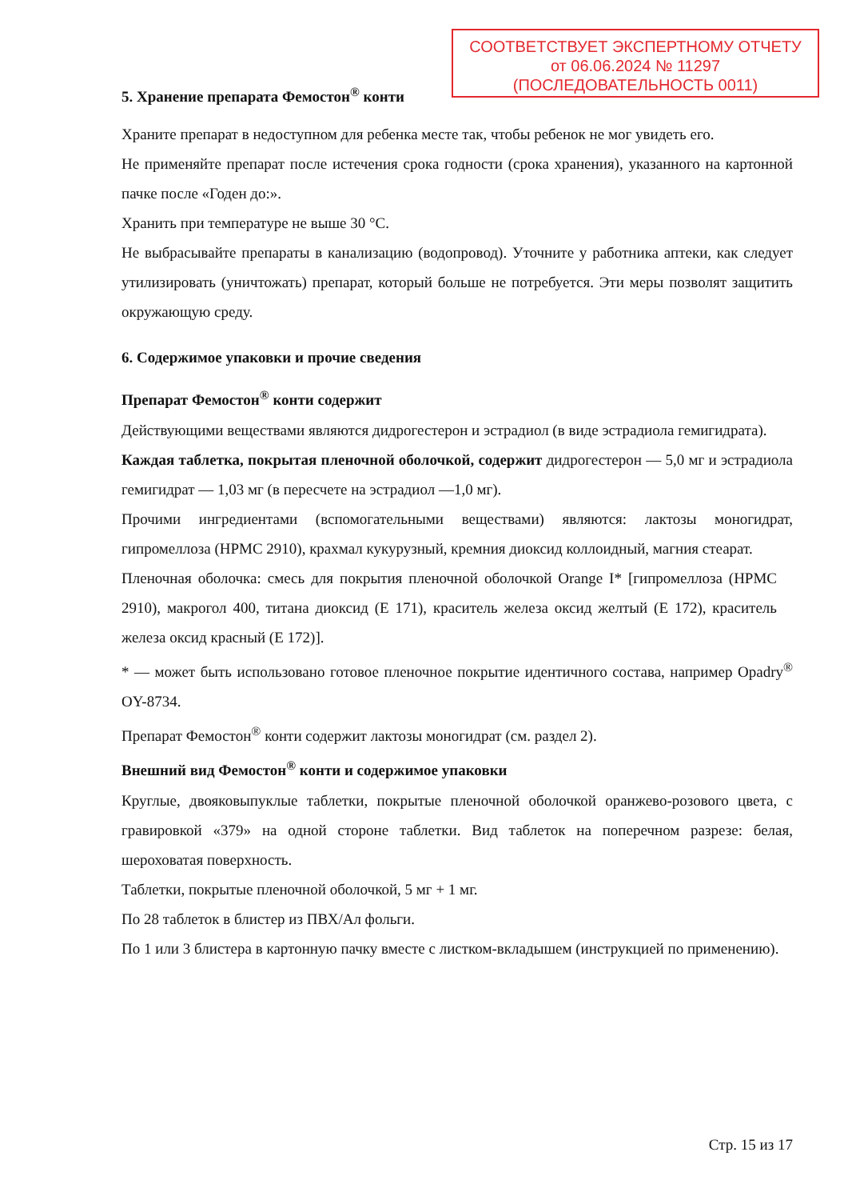СООТВЕТСТВУЕТ ЭКСПЕРТНОМУ ОТЧЕТУ
от 06.06.2024 № 11297
(ПОСЛЕДОВАТЕЛЬНОСТЬ 0011)
5. Хранение препарата Фемостон<sup>®</sup> конти
Храните препарат в недоступном для ребенка месте так, чтобы ребенок не мог увидеть его.
Не применяйте препарат после истечения срока годности (срока хранения), указанного на картонной пачке после «Годен до:».
Хранить при температуре не выше 30 °C.
Не выбрасывайте препараты в канализацию (водопровод). Уточните у работника аптеки, как следует утилизировать (уничтожать) препарат, который больше не потребуется. Эти меры позволят защитить окружающую среду.
6. Содержимое упаковки и прочие сведения
Препарат Фемостон<sup>®</sup> конти содержит
Действующими веществами являются дидрогестерон и эстрадиол (в виде эстрадиола гемигидрата).
Каждая таблетка, покрытая пленочной оболочкой, содержит дидрогестерон — 5,0 мг и эстрадиола гемигидрат — 1,03 мг (в пересчете на эстрадиол —1,0 мг).
Прочими ингредиентами (вспомогательными веществами) являются: лактозы моногидрат, гипромеллоза (HPMC 2910), крахмал кукурузный, кремния диоксид коллоидный, магния стеарат.
Пленочная оболочка: смесь для покрытия пленочной оболочкой Orange I* [гипромеллоза (HPMC 2910), макрогол 400, титана диоксид (E 171), краситель железа оксид желтый (E 172), краситель железа оксид красный (E 172)].
* — может быть использовано готовое пленочное покрытие идентичного состава, например Opadry<sup>®</sup> OY-8734.
Препарат Фемостон<sup>®</sup> конти содержит лактозы моногидрат (см. раздел 2).
Внешний вид Фемостон<sup>®</sup> конти и содержимое упаковки
Круглые, двояковыпуклые таблетки, покрытые пленочной оболочкой оранжево-розового цвета, с гравировкой «379» на одной стороне таблетки. Вид таблеток на поперечном разрезе: белая, шероховатая поверхность.
Таблетки, покрытые пленочной оболочкой, 5 мг + 1 мг.
По 28 таблеток в блистер из ПВХ/Ал фольги.
По 1 или 3 блистера в картонную пачку вместе с листком-вкладышем (инструкцией по применению).
Стр. 15 из 17